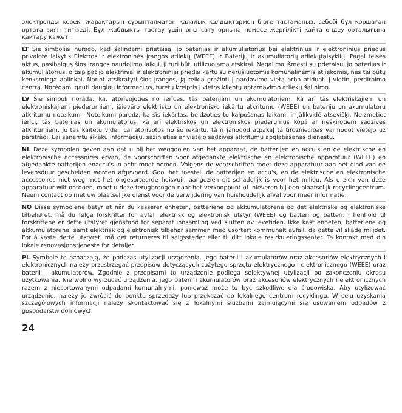электронды керек -жарақтарын сұрыпталмаған қалалық қалдықтармен бірге тастамаңыз, себебі бұл қоршаған ортаға зиян тигізеді. Бұл жабдықты тастау үшін оны сату орнына немесе жергілікті қайта өңдеу орталығына қайтару қажет.
LT Šie simboliai nurodo, kad šalindami prietaisą, jo baterijas ir akumuliatorius bei elektrinius ir elektroninius priedus privalote laikytis Elektros ir elektroninės įrangos atliekų (WEEE) ir Baterijų ir akumuliatorių atliekųtaisyklių. Pagal teisės aktus, pasibaigus šios įrangos naudojimo laikui, ji turi būti utilizuojama atskirai. Negalima išmesti su prietaisu, jo baterijas ir akumuliatorius, o taip pat jo elektriniai ir elektroniniai priedai kartu su nerūšiuotomis komunalinėmis atliekomis, nes tai būtų kenksminga aplinkai. Norint atsikratyti šios įrangos, ją reikia grąžinti į pardavimo vietą arba atiduoti į vietinį perdirbimo centrą. Norėdami gauti daugiau informacijos, turėtų kreiptis į vietos klientų aptarnavimo atliekų šalinimo.
LV Šie simboli norāda, ka, atbrīvojoties no ierīces, tās baterijām un akumulatoriem, kā arī tās elektriskajiem un elektroniskajiem piederumiem, jāievēro elektrisko un elektronisko iekārtu atkritumu (WEEE) un bateriju un akumulatoru atkritumu noteikumi. Noteikumi paredz, ka šīs iekārtas, beidzoties to kalpošanas laikam, ir jālikvidē atsevišķi. Neizmetiet ierīci, tās baterijas un akumulatorus, kā arī elektriskos un elektroniskos piederumus kopā ar nešķirotiem sadzīves atkritumiem, jo tas kaitētu videi. Lai atbrīvotos no šo iekārtu, tā ir jānodod atpakaļ tā tirdzniecības vai nodot vietējo uz pārstrādi. Lai saņemtu sīkāku informāciju, sazinieties ar vietējo sadzīves atkritumu apglabāšanas dienestu.
NL Deze symbolen geven aan dat u bij het weggooien van het apparaat, de batterijen en accu's en de elektrische en elektronische accessoires ervan, de voorschriften voor afgedankte elektrische en elektronische apparatuur (WEEE) en afgedankte batterijen enaccu's in acht moet nemen. Volgens de voorschriften moet deze apparatuur aan het eind van de levensduur gescheiden worden afgevoerd. Gooi het toestel, de batterijen en accu's, en de elektrische en elektronische accessoires niet weg met het ongesorteerde huisvuil, aangezien dit schadelijk is voor het milieu. Als u zich van deze apparatuur wilt ontdoen, moet u deze terugbrengen naar het verkooppunt of inleveren bij een plaatselijk recyclingcentrum. Neem contact op met uw plaatselijke dienst voor de verwijdering van huishoudelijk afval voor meer informatie.
NO Disse symbolene betyr at når du kasserer enheten, batteriene og akkumulatorene og det elektriske og elektroniske tilbehøret, må du følge forskrifter for avfall elektrisk og elektronisk utstyr (WEEE) og batteri og batteri. I henhold til forskriftene er dette utstyret gjenstand for separat innsamling ved slutten av levetiden. Ikke kast enheten, batteriene og akkumulatorene, samt elektrisk og elektronisk tilbehør sammen med usortert kommunalt avfall, da dette vil skade miljøet. For å kaste dette utstyret, må det returneres til salgsstedet eller til ditt lokale resirkuleringssenter. Ta kontakt med din lokale renovasjonstjeneste for detaljer.
PL Symbole te oznaczają, że podczas utylizacji urządzenia, jego baterii i akumulatorów oraz akcesoriów elektrycznych i elektronicznych należy przestrzegać przepisów dotyczących zużytego sprzętu elektrycznego i elektronicznego (WEEE) oraz baterii i akumulatorów. Zgodnie z przepisami to urządzenie podlega selektywnej utylizacji po zakończeniu okresu użytkowania. Nie wolno wyrzucać urządzenia, jego baterii i akumulatorów oraz akcesoriów elektrycznych i elektronicznych razem z niesortowanymi odpadami komunalnymi, ponieważ może to być szkodliwe dla środowiska. Aby utylizować urządzenie, należy je zwrócić do punktu sprzedaży lub przekazać do lokalnego centrum recyklingu. W celu uzyskania szczegółowych informacji należy skontaktować się z lokalnymi służbami zajmującymi się usuwaniem odpadów z gospodarstw domowych
24